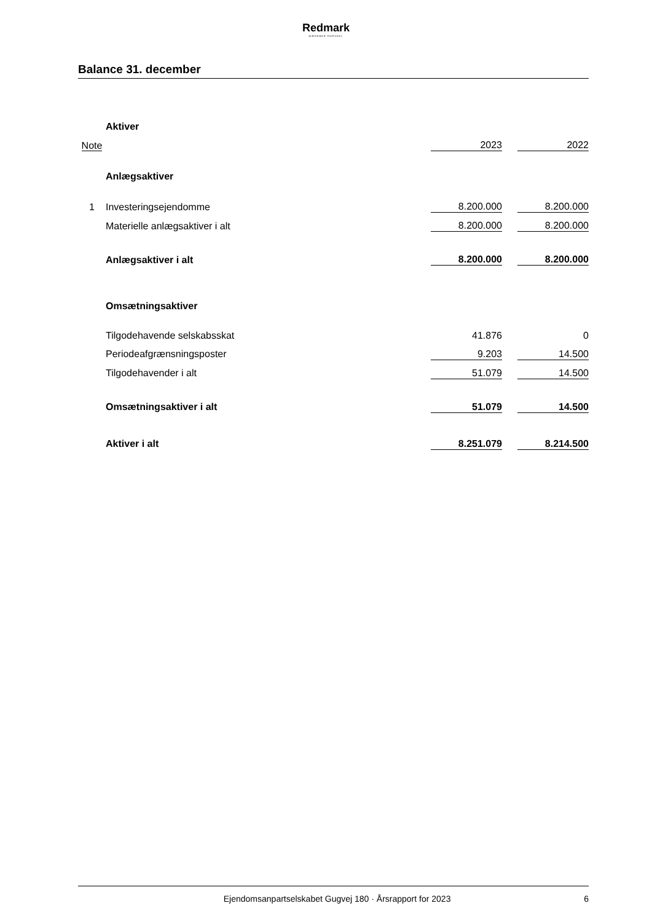Redmark
MÆRKBAR FORSKEL
Balance 31. december
| | Aktiver | | | |
| Note | | 2023 | | 2022 |
| | Anlægsaktiver | | | |
| 1 | Investeringsejendomme | 8.200.000 | | 8.200.000 |
| | Materielle anlægsaktiver i alt | 8.200.000 | | 8.200.000 |
| | Anlægsaktiver i alt | 8.200.000 | | 8.200.000 |
| | Omsætningsaktiver | | | |
| | Tilgodehavende selskabsskat | 41.876 | | 0 |
| | Periodeafgrænsningsposter | 9.203 | | 14.500 |
| | Tilgodehavender i alt | 51.079 | | 14.500 |
| | Omsætningsaktiver i alt | 51.079 | | 14.500 |
| | Aktiver i alt | 8.251.079 | | 8.214.500 |
Ejendomsanpartselskabet Gugvej 180 · Årsrapport for 2023 6